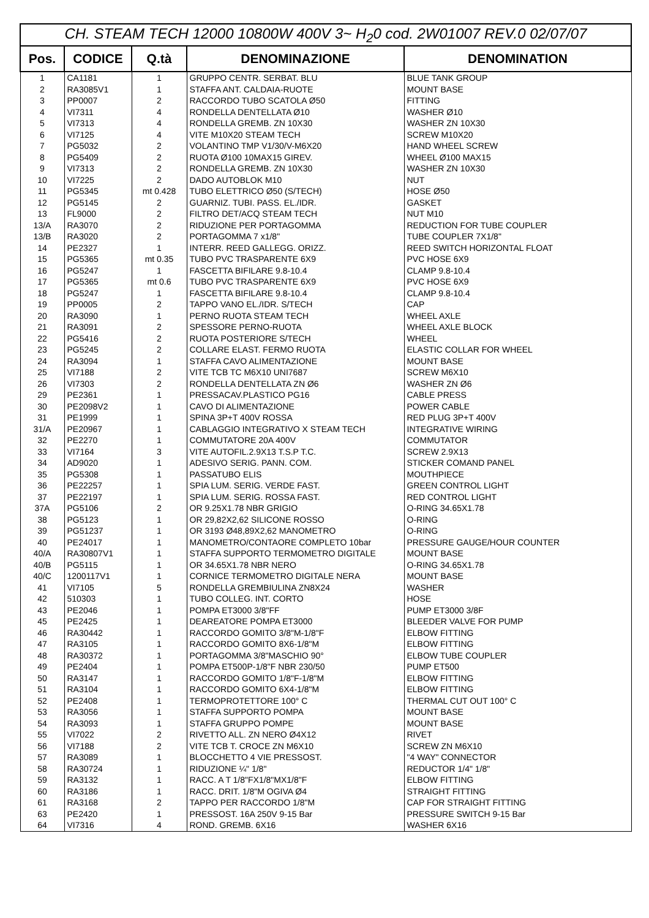| CH. STEAM TECH 12000 10800W 400V 3~ H<sub>2</sub>0 cod. 2W01007 REV.0 02/07/07 | | | | |
| --- | --- | --- | --- | --- |
| Pos. | CODICE | Q.tà | DENOMINAZIONE | DENOMINATION |
| 1 | CA1181 | 1 | GRUPPO CENTR. SERBAT. BLU | BLUE TANK GROUP |
| 2 | RA3085V1 | 1 | STAFFA ANT. CALDAIA-RUOTE | MOUNT BASE |
| 3 | PP0007 | 2 | RACCORDO TUBO SCATOLA Ø50 | FITTING |
| 4 | VI7311 | 4 | RONDELLA DENTELLATA Ø10 | WASHER Ø10 |
| 5 | VI7313 | 4 | RONDELLA GREMB. ZN 10X30 | WASHER ZN 10X30 |
| 6 | VI7125 | 4 | VITE M10X20 STEAM TECH | SCREW M10X20 |
| 7 | PG5032 | 2 | VOLANTINO TMP V1/30/V-M6X20 | HAND WHEEL SCREW |
| 8 | PG5409 | 2 | RUOTA Ø100 10MAX15 GIREV. | WHEEL Ø100 MAX15 |
| 9 | VI7313 | 2 | RONDELLA GREMB. ZN 10X30 | WASHER ZN 10X30 |
| 10 | VI7225 | 2 | DADO AUTOBLOK M10 | NUT |
| 11 | PG5345 | mt 0.428 | TUBO ELETTRICO Ø50 (S/TECH) | HOSE Ø50 |
| 12 | PG5145 | 2 | GUARNIZ. TUBI. PASS. EL./IDR. | GASKET |
| 13 | FL9000 | 2 | FILTRO DET/ACQ STEAM TECH | NUT M10 |
| 13/A | RA3070 | 2 | RIDUZIONE PER PORTAGOMMA | REDUCTION FOR TUBE COUPLER |
| 13/B | RA3020 | 2 | PORTAGOMMA 7 x1/8" | TUBE COUPLER 7X1/8" |
| 14 | PE2327 | 1 | INTERR. REED GALLEGG. ORIZZ. | REED SWITCH HORIZONTAL FLOAT |
| 15 | PG5365 | mt 0.35 | TUBO PVC TRASPARENTE 6X9 | PVC HOSE 6X9 |
| 16 | PG5247 | 1 | FASCETTA BIFILARE 9.8-10.4 | CLAMP 9.8-10.4 |
| 17 | PG5365 | mt 0.6 | TUBO PVC TRASPARENTE 6X9 | PVC HOSE 6X9 |
| 18 | PG5247 | 1 | FASCETTA BIFILARE 9.8-10.4 | CLAMP 9.8-10.4 |
| 19 | PP0005 | 2 | TAPPO VANO EL./IDR. S/TECH | CAP |
| 20 | RA3090 | 1 | PERNO RUOTA STEAM TECH | WHEEL AXLE |
| 21 | RA3091 | 2 | SPESSORE PERNO-RUOTA | WHEEL AXLE BLOCK |
| 22 | PG5416 | 2 | RUOTA POSTERIORE S/TECH | WHEEL |
| 23 | PG5245 | 2 | COLLARE ELAST. FERMO RUOTA | ELASTIC COLLAR FOR WHEEL |
| 24 | RA3094 | 1 | STAFFA CAVO ALIMENTAZIONE | MOUNT BASE |
| 25 | VI7188 | 2 | VITE TCB TC M6X10 UNI7687 | SCREW M6X10 |
| 26 | VI7303 | 2 | RONDELLA DENTELLATA ZN Ø6 | WASHER ZN Ø6 |
| 29 | PE2361 | 1 | PRESSACAV.PLASTICO PG16 | CABLE PRESS |
| 30 | PE2098V2 | 1 | CAVO DI ALIMENTAZIONE | POWER CABLE |
| 31 | PE1999 | 1 | SPINA 3P+T 400V ROSSA | RED PLUG 3P+T 400V |
| 31/A | PE20967 | 1 | CABLAGGIO INTEGRATIVO X STEAM TECH | INTEGRATIVE WIRING |
| 32 | PE2270 | 1 | COMMUTATORE 20A 400V | COMMUTATOR |
| 33 | VI7164 | 3 | VITE AUTOFIL.2.9X13 T.S.P T.C. | SCREW 2.9X13 |
| 34 | AD9020 | 1 | ADESIVO SERIG. PANN. COM. | STICKER COMAND PANEL |
| 35 | PG5308 | 1 | PASSATUBO ELIS | MOUTHPIECE |
| 36 | PE22257 | 1 | SPIA LUM. SERIG. VERDE FAST. | GREEN CONTROL LIGHT |
| 37 | PE22197 | 1 | SPIA LUM. SERIG. ROSSA FAST. | RED CONTROL LIGHT |
| 37A | PG5106 | 2 | OR 9.25X1.78 NBR GRIGIO | O-RING 34.65X1.78 |
| 38 | PG5123 | 1 | OR 29,82X2,62 SILICONE ROSSO | O-RING |
| 39 | PG51237 | 1 | OR 3193 Ø48,89X2,62 MANOMETRO | O-RING |
| 40 | PE24017 | 1 | MANOMETRO/CONTAORE COMPLETO 10bar | PRESSURE GAUGE/HOUR COUNTER |
| 40/A | RA30807V1 | 1 | STAFFA SUPPORTO TERMOMETRO DIGITALE | MOUNT BASE |
| 40/B | PG5115 | 1 | OR 34.65X1.78 NBR NERO | O-RING 34.65X1.78 |
| 40/C | 1200117V1 | 1 | CORNICE TERMOMETRO DIGITALE NERA | MOUNT BASE |
| 41 | VI7105 | 5 | RONDELLA GREMBIULINA ZN8X24 | WASHER |
| 42 | 510303 | 1 | TUBO COLLEG. INT. CORTO | HOSE |
| 43 | PE2046 | 1 | POMPA ET3000 3/8"FF | PUMP ET3000 3/8F |
| 45 | PE2425 | 1 | DEAREATORE POMPA ET3000 | BLEEDER VALVE FOR PUMP |
| 46 | RA30442 | 1 | RACCORDO GOMITO 3/8"M-1/8"F | ELBOW FITTING |
| 47 | RA3105 | 1 | RACCORDO GOMITO 8X6-1/8"M | ELBOW FITTING |
| 48 | RA30372 | 1 | PORTAGOMMA 3/8"MASCHIO 90° | ELBOW TUBE COUPLER |
| 49 | PE2404 | 1 | POMPA ET500P-1/8"F NBR 230/50 | PUMP ET500 |
| 50 | RA3147 | 1 | RACCORDO GOMITO 1/8"F-1/8"M | ELBOW FITTING |
| 51 | RA3104 | 1 | RACCORDO GOMITO 6X4-1/8"M | ELBOW FITTING |
| 52 | PE2408 | 1 | TERMOPROTETTORE 100° C | THERMAL CUT OUT 100° C |
| 53 | RA3056 | 1 | STAFFA SUPPORTO POMPA | MOUNT BASE |
| 54 | RA3093 | 1 | STAFFA GRUPPO POMPE | MOUNT BASE |
| 55 | VI7022 | 2 | RIVETTO ALL. ZN NERO Ø4X12 | RIVET |
| 56 | VI7188 | 2 | VITE TCB T. CROCE ZN M6X10 | SCREW ZN M6X10 |
| 57 | RA3089 | 1 | BLOCCHETTO 4 VIE PRESSOST. | "4 WAY" CONNECTOR |
| 58 | RA30724 | 1 | RIDUZIONE ¼" 1/8" | REDUCTOR 1/4" 1/8" |
| 59 | RA3132 | 1 | RACC. A T 1/8"FX1/8"MX1/8"F | ELBOW FITTING |
| 60 | RA3186 | 1 | RACC. DRIT. 1/8"M OGIVA Ø4 | STRAIGHT FITTING |
| 61 | RA3168 | 2 | TAPPO PER RACCORDO 1/8"M | CAP FOR STRAIGHT FITTING |
| 63 | PE2420 | 1 | PRESSOST. 16A 250V 9-15 Bar | PRESSURE SWITCH 9-15 Bar |
| 64 | VI7316 | 4 | ROND. GREMB. 6X16 | WASHER 6X16 |